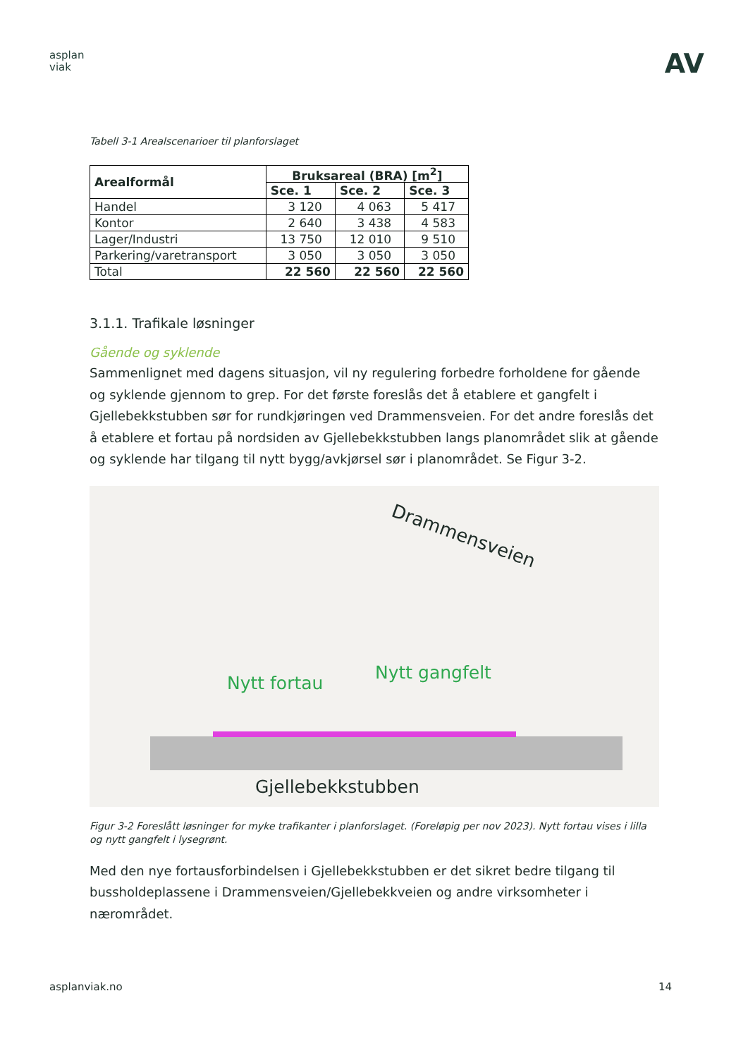asplan
viak
AV
Tabell 3-1 Arealscenarioer til planforslaget
| Arealformål | Bruksareal (BRA) [m<sup>2</sup>] | | |
| --- | --- | --- | --- |
| | Sce. 1 | Sce. 2 | Sce. 3 |
| Handel | 3 120 | 4 063 | 5 417 |
| Kontor | 2 640 | 3 438 | 4 583 |
| Lager/Industri | 13 750 | 12 010 | 9 510 |
| Parkering/varetransport | 3 050 | 3 050 | 3 050 |
| Total | 22 560 | 22 560 | 22 560 |
3.1.1. Trafikale løsninger
Gående og syklende
Sammenlignet med dagens situasjon, vil ny regulering forbedre forholdene for gående og syklende gjennom to grep. For det første foreslås det å etablere et gangfelt i Gjellebekkstubben sør for rundkjøringen ved Drammensveien. For det andre foreslås det å etablere et fortau på nordsiden av Gjellebekkstubben langs planområdet slik at gående og syklende har tilgang til nytt bygg/avkjørsel sør i planområdet. Se Figur 3-2.
Drammensveien
Nytt fortau
Nytt gangfelt
Gjellebekkstubben
Figur 3-2 Foreslått løsninger for myke trafikanter i planforslaget. (Foreløpig per nov 2023). Nytt fortau vises i lilla og nytt gangfelt i lysegrønt.
Med den nye fortausforbindelsen i Gjellebekkstubben er det sikret bedre tilgang til bussholdeplassene i Drammensveien/Gjellebekkveien og andre virksomheter i nærområdet.
asplanviak.no 14